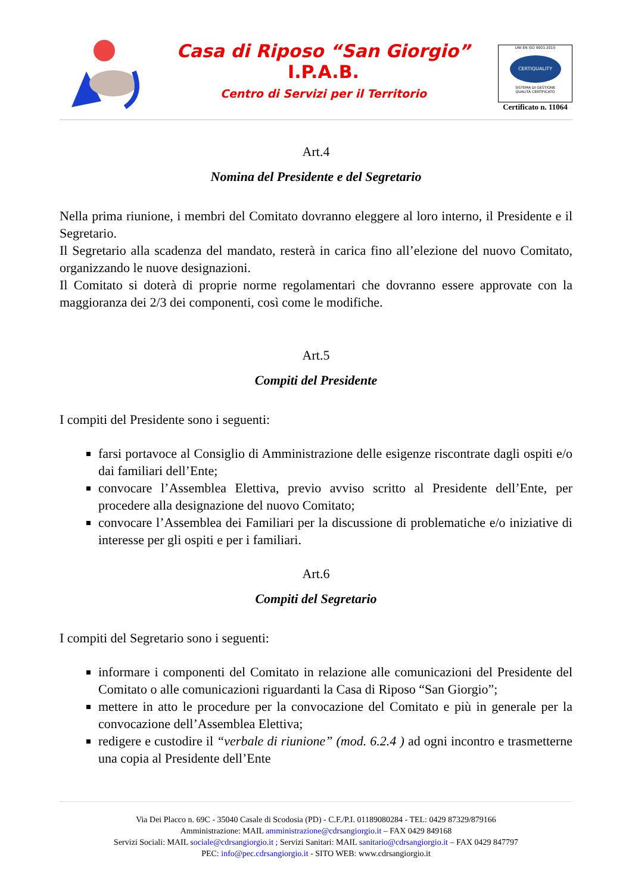Casa di Riposo “San Giorgio”
I.P.A.B.
Centro di Servizi per il Territorio
UNI EN ISO 9001:2015
CERTIQUALITY
SISTEMA DI GESTIONE
QUALITÀ CERTIFICATO
Certificato n. 11064
Art.4
Nomina del Presidente e del Segretario
Nella prima riunione, i membri del Comitato dovranno eleggere al loro interno, il Presidente e il Segretario.
Il Segretario alla scadenza del mandato, resterà in carica fino all’elezione del nuovo Comitato, organizzando le nuove designazioni.
Il Comitato si doterà di proprie norme regolamentari che dovranno essere approvate con la maggioranza dei 2/3 dei componenti, così come le modifiche.
Art.5
Compiti del Presidente
I compiti del Presidente sono i seguenti:
farsi portavoce al Consiglio di Amministrazione delle esigenze riscontrate dagli ospiti e/o dai familiari dell’Ente;
convocare l’Assemblea Elettiva, previo avviso scritto al Presidente dell’Ente, per procedere alla designazione del nuovo Comitato;
convocare l’Assemblea dei Familiari per la discussione di problematiche e/o iniziative di interesse per gli ospiti e per i familiari.
Art.6
Compiti del Segretario
I compiti del Segretario sono i seguenti:
informare i componenti del Comitato in relazione alle comunicazioni del Presidente del Comitato o alle comunicazioni riguardanti la Casa di Riposo “San Giorgio”;
mettere in atto le procedure per la convocazione del Comitato e più in generale per la convocazione dell’Assemblea Elettiva;
redigere e custodire il “verbale di riunione” (mod. 6.2.4 ) ad ogni incontro e trasmetterne una copia al Presidente dell’Ente
Via Dei Placco n. 69C - 35040 Casale di Scodosia (PD) - C.F./P.I. 01189080284 - TEL: 0429 87329/879166
Amministrazione: MAIL amministrazione@cdrsangiorgio.it – FAX 0429 849168
Servizi Sociali: MAIL sociale@cdrsangiorgio.it ; Servizi Sanitari: MAIL sanitario@cdrsangiorgio.it – FAX 0429 847797
PEC: info@pec.cdrsangiorgio.it - SITO WEB: www.cdrsangiorgio.it